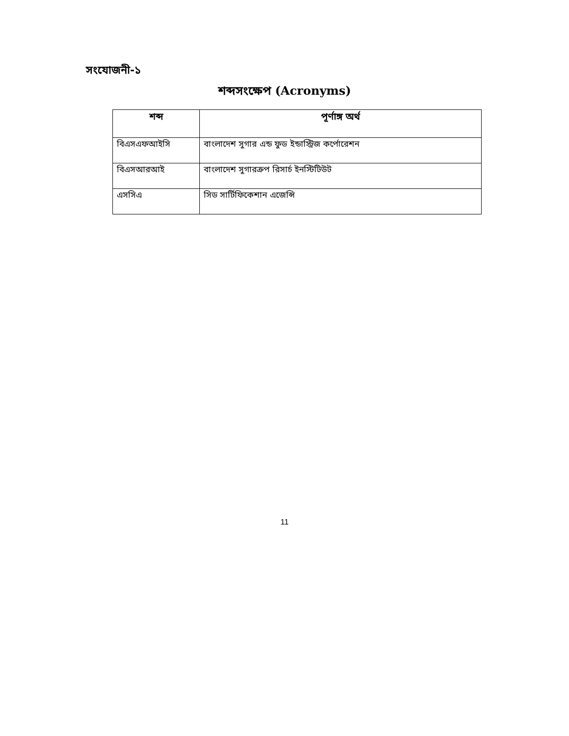সংযোজনী-১
শব্দসংক্ষেপ (Acronyms)
| শব্দ | পূর্ণাঙ্গ অর্থ |
| --- | --- |
| বিএসএফআইসি | বাংলাদেশ সুগার এন্ড ফুড ইন্ডাস্ট্রিজ কর্পোরেশন |
| বিএসআরআই | বাংলাদেশ সুগারক্রপ রিসার্চ ইনস্টিটিউট |
| এসসিএ | সিড সার্টিফিকেশান এজেন্সি |
11